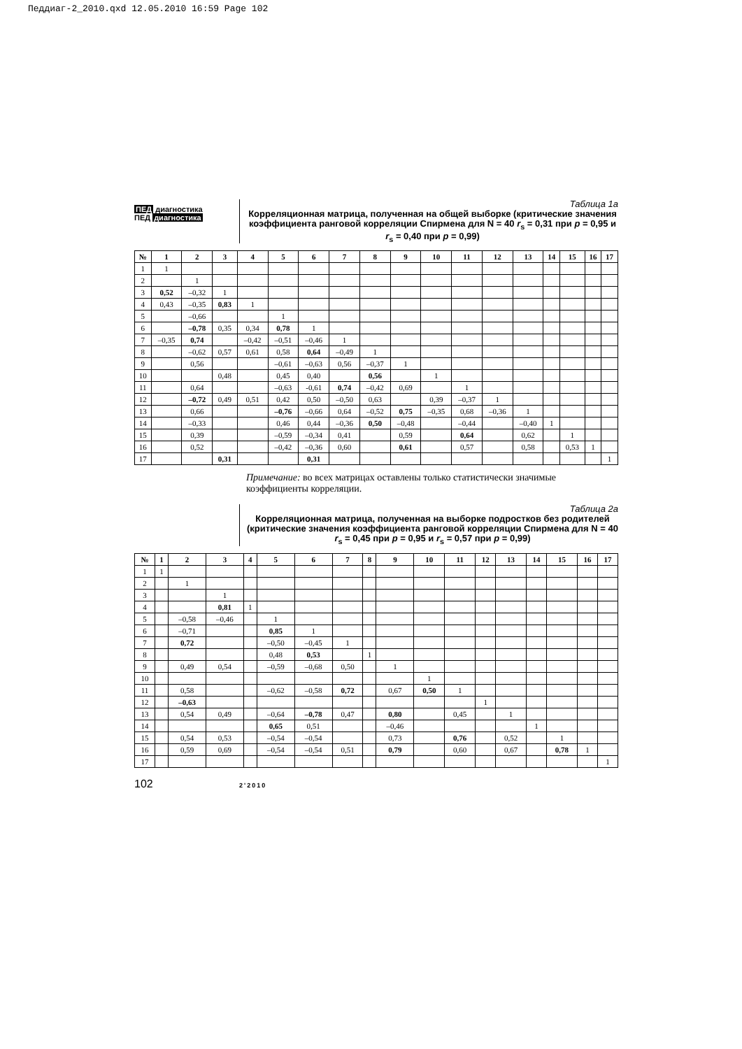Педдиаг-2_2010.qxd 12.05.2010 16:59 Page 102
ПЕД диагностика
ПЕД диагностика
Таблица 1а
Корреляционная матрица, полученная на общей выборке (критические значения коэффициента ранговой корреляции Спирмена для N = 40 r<sub>s</sub> = 0,31 при p = 0,95 и r<sub>s</sub> = 0,40 при p = 0,99)
| № | 1 | 2 | 3 | 4 | 5 | 6 | 7 | 8 | 9 | 10 | 11 | 12 | 13 | 14 | 15 | 16 | 17 |
| --- | --- | --- | --- | --- | --- | --- | --- | --- | --- | --- | --- | --- | --- | --- | --- | --- | --- |
| 1 | 1 | | | | | | | | | | | | | | | | |
| 2 | | 1 | | | | | | | | | | | | | | | |
| 3 | 0,52 | –0,32 | 1 | | | | | | | | | | | | | | |
| 4 | 0,43 | –0,35 | 0,83 | 1 | | | | | | | | | | | | | |
| 5 | | –0,66 | | | 1 | | | | | | | | | | | | |
| 6 | | –0,78 | 0,35 | 0,34 | 0,78 | 1 | | | | | | | | | | | |
| 7 | –0,35 | 0,74 | | –0,42 | –0,51 | –0,46 | 1 | | | | | | | | | | |
| 8 | | –0,62 | 0,57 | 0,61 | 0,58 | 0,64 | –0,49 | 1 | | | | | | | | | |
| 9 | | 0,56 | | | –0,61 | –0,63 | 0,56 | –0,37 | 1 | | | | | | | | |
| 10 | | | 0,48 | | 0,45 | 0,40 | | 0,56 | | 1 | | | | | | | |
| 11 | | 0,64 | | | –0,63 | -0,61 | 0,74 | –0,42 | 0,69 | | 1 | | | | | | |
| 12 | | –0,72 | 0,49 | 0,51 | 0,42 | 0,50 | –0,50 | 0,63 | | 0,39 | –0,37 | 1 | | | | | |
| 13 | | 0,66 | | | –0,76 | –0,66 | 0,64 | –0,52 | 0,75 | –0,35 | 0,68 | –0,36 | 1 | | | | |
| 14 | | –0,33 | | | 0,46 | 0,44 | –0,36 | 0,50 | –0,48 | | –0,44 | | –0,40 | 1 | | | |
| 15 | | 0,39 | | | –0,59 | –0,34 | 0,41 | | 0,59 | | 0,64 | | 0,62 | | 1 | | |
| 16 | | 0,52 | | | –0,42 | –0,36 | 0,60 | | 0,61 | | 0,57 | | 0,58 | | 0,53 | 1 | |
| 17 | | | 0,31 | | | 0,31 | | | | | | | | | | | 1 |
Примечание: во всех матрицах оставлены только статистически значимые коэффициенты корреляции.
Таблица 2а
Корреляционная матрица, полученная на выборке подростков без родителей (критические значения коэффициента ранговой корреляции Спирмена для N = 40 r<sub>s</sub> = 0,45 при p = 0,95 и r<sub>s</sub> = 0,57 при p = 0,99)
| № | 1 | 2 | 3 | 4 | 5 | 6 | 7 | 8 | 9 | 10 | 11 | 12 | 13 | 14 | 15 | 16 | 17 |
| --- | --- | --- | --- | --- | --- | --- | --- | --- | --- | --- | --- | --- | --- | --- | --- | --- | --- |
| 1 | 1 | | | | | | | | | | | | | | | | |
| 2 | | 1 | | | | | | | | | | | | | | | |
| 3 | | | 1 | | | | | | | | | | | | | | |
| 4 | | | 0,81 | 1 | | | | | | | | | | | | | |
| 5 | | –0,58 | –0,46 | | 1 | | | | | | | | | | | | |
| 6 | | –0,71 | | | 0,85 | 1 | | | | | | | | | | | |
| 7 | | 0,72 | | | –0,50 | –0,45 | 1 | | | | | | | | | | |
| 8 | | | | | 0,48 | 0,53 | | 1 | | | | | | | | | |
| 9 | | 0,49 | 0,54 | | –0,59 | –0,68 | 0,50 | | 1 | | | | | | | | |
| 10 | | | | | | | | | | 1 | | | | | | | |
| 11 | | 0,58 | | | –0,62 | –0,58 | 0,72 | | 0,67 | 0,50 | 1 | | | | | | |
| 12 | | –0,63 | | | | | | | | | | 1 | | | | | |
| 13 | | 0,54 | 0,49 | | –0,64 | –0,78 | 0,47 | | 0,80 | | 0,45 | | 1 | | | | |
| 14 | | | | | 0,65 | 0,51 | | | –0,46 | | | | | 1 | | | |
| 15 | | 0,54 | 0,53 | | –0,54 | –0,54 | | | 0,73 | | 0,76 | | 0,52 | | 1 | | |
| 16 | | 0,59 | 0,69 | | –0,54 | –0,54 | 0,51 | | 0,79 | | 0,60 | | 0,67 | | 0,78 | 1 | |
| 17 | | | | | | | | | | | | | | | | | 1 |
102
2'2010